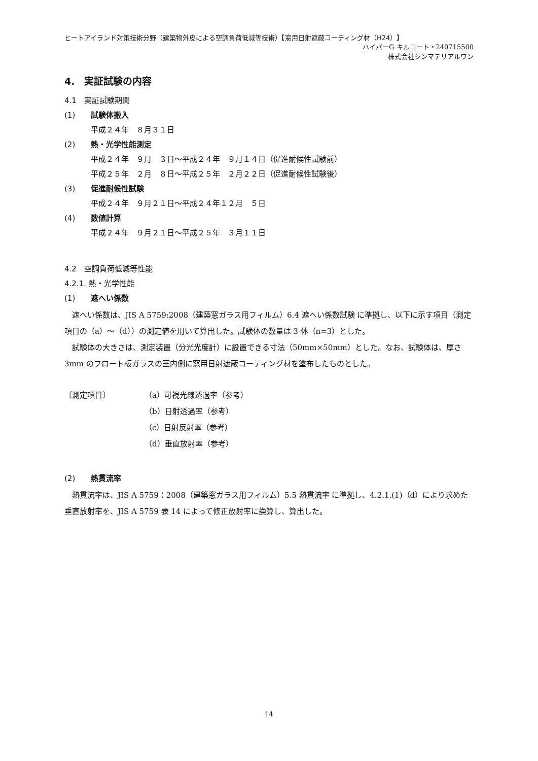ヒートアイランド対策技術分野（建築物外皮による空調負荷低減等技術）【窓用日射遮蔽コーティング材（H24）】
ハイパーG キルコート・240715500
株式会社シンマテリアルワン
4.　実証試験の内容
4.1　実証試験期間
(1) 試験体搬入
平成２４年　８月３１日
(2) 熱・光学性能測定
平成２４年　９月　３日～平成２４年　９月１４日（促進耐候性試験前）
平成２５年　２月　８日～平成２５年　２月２２日（促進耐候性試験後）
(3) 促進耐候性試験
平成２４年　９月２１日～平成２４年１２月　５日
(4) 数値計算
平成２４年　９月２１日～平成２５年　３月１１日
4.2　空調負荷低減等性能
4.2.1. 熱・光学性能
(1) 遮へい係数
遮へい係数は、JIS A 5759:2008（建築窓ガラス用フィルム）6.4 遮へい係数試験 に準拠し、以下に示す項目（測定項目の（a）～（d））の測定値を用いて算出した。試験体の数量は 3 体（n=3）とした。
試験体の大きさは、測定装置（分光光度計）に設置できる寸法（50mm×50mm）とした。なお、試験体は、厚さ 3mm のフロート板ガラスの室内側に窓用日射遮蔽コーティング材を塗布したものとした。
〔測定項目〕 （a）可視光線透過率（参考）
（b）日射透過率（参考）
（c）日射反射率（参考）
（d）垂直放射率（参考）
(2) 熱貫流率
熱貫流率は、JIS A 5759：2008（建築窓ガラス用フィルム）5.5 熱貫流率 に準拠し、4.2.1.(1)（d）により求めた垂直放射率を、JIS A 5759 表 14 によって修正放射率に換算し、算出した。
14